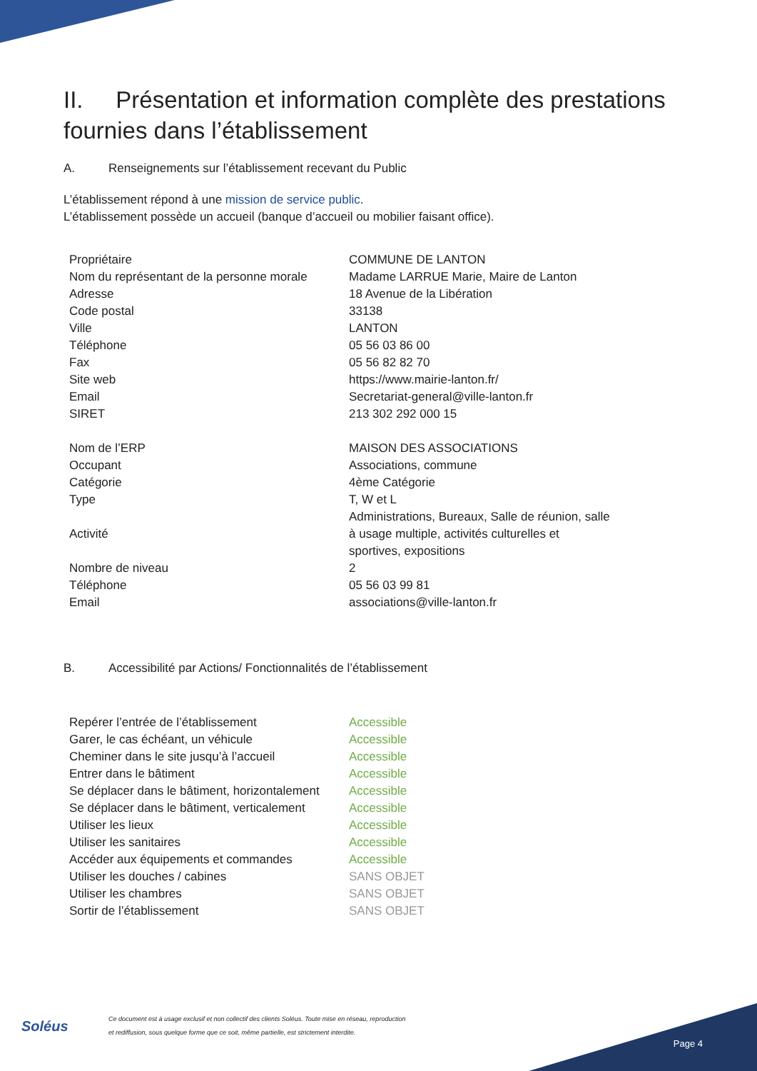II. Présentation et information complète des prestations fournies dans l’établissement
A. Renseignements sur l’établissement recevant du Public
L’établissement répond à une mission de service public.
L’établissement possède un accueil (banque d’accueil ou mobilier faisant office).
| Propriétaire | COMMUNE DE LANTON |
| Nom du représentant de la personne morale | Madame LARRUE Marie, Maire de Lanton |
| Adresse | 18 Avenue de la Libération |
| Code postal | 33138 |
| Ville | LANTON |
| Téléphone | 05 56 03 86 00 |
| Fax | 05 56 82 82 70 |
| Site web | https://www.mairie-lanton.fr/ |
| Email | Secretariat-general@ville-lanton.fr |
| SIRET | 213 302 292 000 15 |
| Nom de l’ERP | MAISON DES ASSOCIATIONS |
| Occupant | Associations, commune |
| Catégorie | 4ème Catégorie |
| Type | T, W et L |
| Activité | Administrations, Bureaux, Salle de réunion, salle à usage multiple, activités culturelles et sportives, expositions |
| Nombre de niveau | 2 |
| Téléphone | 05 56 03 99 81 |
| Email | associations@ville-lanton.fr |
B. Accessibilité par Actions/ Fonctionnalités de l’établissement
| Repérer l’entrée de l’établissement | Accessible |
| Garer, le cas échéant, un véhicule | Accessible |
| Cheminer dans le site jusqu’à l’accueil | Accessible |
| Entrer dans le bâtiment | Accessible |
| Se déplacer dans le bâtiment, horizontalement | Accessible |
| Se déplacer dans le bâtiment, verticalement | Accessible |
| Utiliser les lieux | Accessible |
| Utiliser les sanitaires | Accessible |
| Accéder aux équipements et commandes | Accessible |
| Utiliser les douches / cabines | SANS OBJET |
| Utiliser les chambres | SANS OBJET |
| Sortir de l’établissement | SANS OBJET |
Soléus
Ce document est à usage exclusif et non collectif des clients Soléus. Toute mise en réseau, reproduction
et rediffusion, sous quelque forme que ce soit, même partielle, est strictement interdite.
Page 4